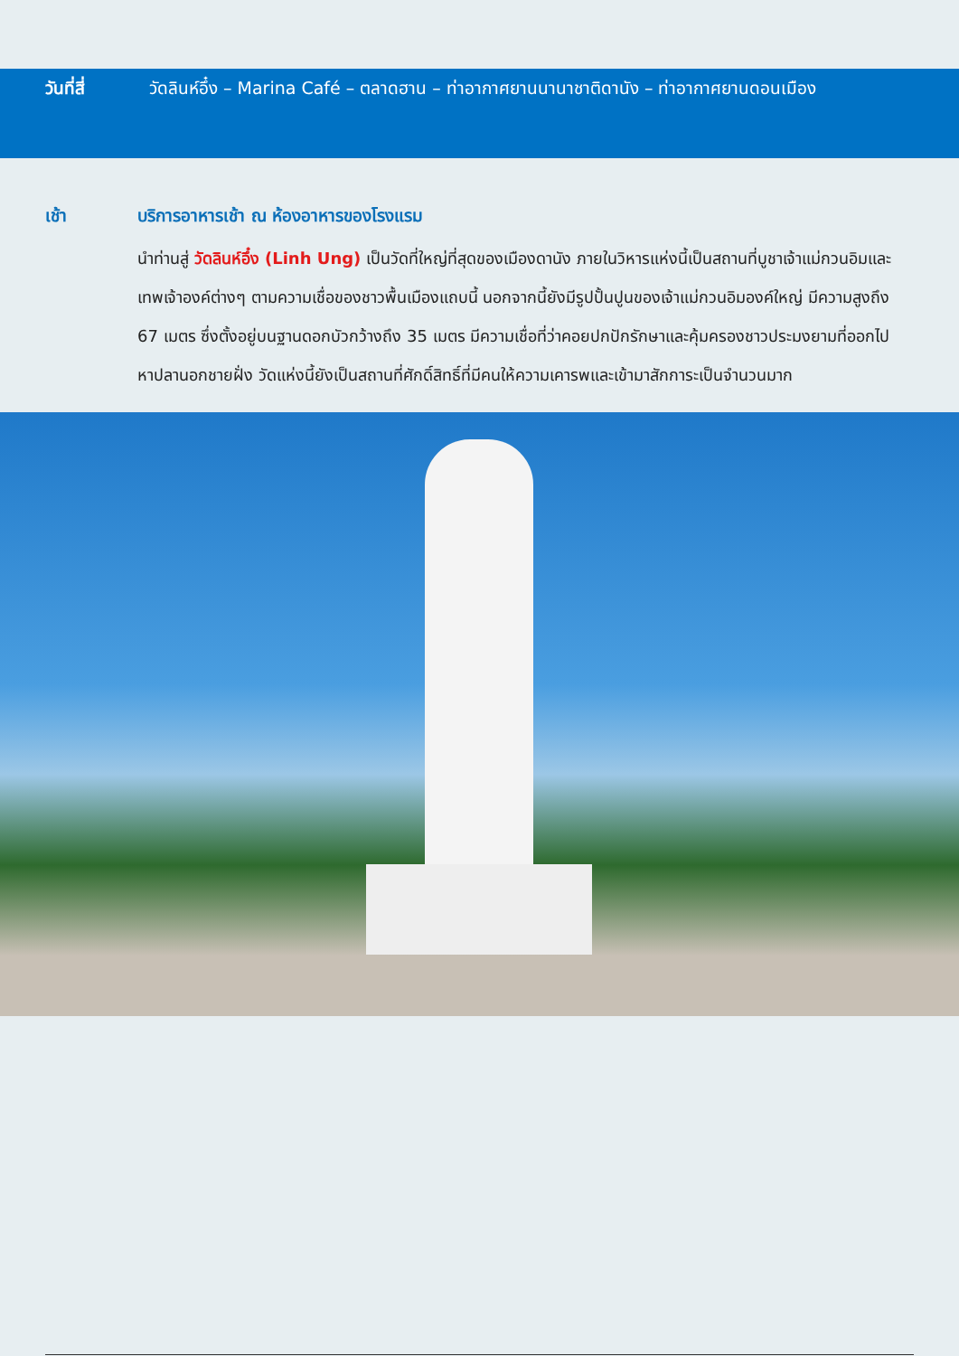วันที่สี่ วัดลินห์อึ๋ง – Marina Café – ตลาดฮาน – ท่าอากาศยานนานาชาติดานัง – ท่าอากาศยานดอนเมือง
เช้า บริการอาหารเช้า ณ ห้องอาหารของโรงแรม
นำท่านสู่ วัดลินห์อึ๋ง (Linh Ung) เป็นวัดที่ใหญ่ที่สุดของเมืองดานัง ภายในวิหารแห่งนี้เป็นสถานที่บูชาเจ้าแม่กวนอิมและเทพเจ้าองค์ต่างๆ ตามความเชื่อของชาวพื้นเมืองแถบนี้ นอกจากนี้ยังมีรูปปั้นปูนของเจ้าแม่กวนอิมองค์ใหญ่ มีความสูงถึง 67 เมตร ซึ่งตั้งอยู่บนฐานดอกบัวกว้างถึง 35 เมตร มีความเชื่อที่ว่าคอยปกปักรักษาและคุ้มครองชาวประมงยามที่ออกไปหาปลานอกชายฝั่ง วัดแห่งนี้ยังเป็นสถานที่ศักดิ์สิทธิ์ที่มีคนให้ความเคารพและเข้ามาสักการะเป็นจำนวนมาก